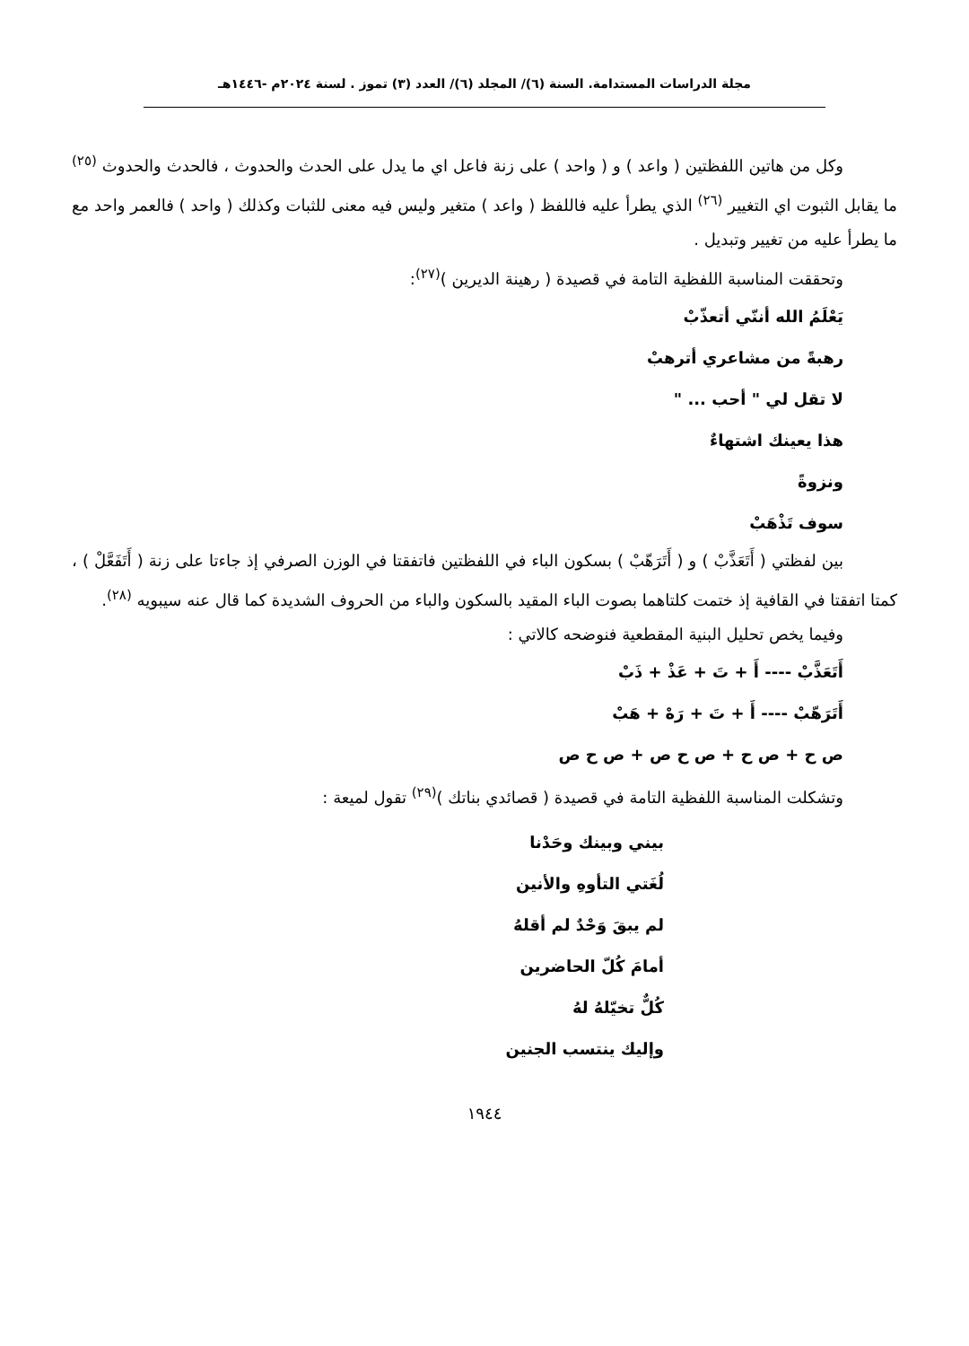مجلة الدراسات المستدامة. السنة (٦)/ المجلد (٦)/ العدد (٣) تموز . لسنة ٢٠٢٤م -١٤٤٦هـ
وكل من هاتين اللفظتين ( واعد ) و ( واحد ) على زنة فاعل اي ما يدل على الحدث والحدوث ، فالحدث والحدوث <sup>(٢٥)</sup> ما يقابل الثبوت اي التغيير <sup>(٢٦)</sup> الذي يطرأ عليه فاللفظ ( واعد ) متغير وليس فيه معنى للثبات وكذلك ( واحد ) فالعمر واحد مع ما يطرأ عليه من تغيير وتبديل .
وتحققت المناسبة اللفظية التامة في قصيدة ( رهينة الديرين )<sup>(٢٧)</sup>:
يَعْلَمُ الله أننّي أتعذّبْ
رهبةً من مشاعري أترهبْ
لا تقل لي " أحب ... "
هذا يعينك اشتهاءٌ
ونزوةً
سوف تَذْهَبْ
بين لفظتي ( أَتَعَذَّبْ ) و ( أَتَرَهّبْ ) بسكون الباء في اللفظتين فاتفقتا في الوزن الصرفي إذ جاءتا على زنة ( أَتَفَعَّلْ ) ، كمتا اتفقتا في القافية إذ ختمت كلتاهما بصوت الباء المقيد بالسكون والباء من الحروف الشديدة كما قال عنه سيبويه <sup>(٢٨)</sup>.
وفيما يخص تحليل البنية المقطعية فنوضحه كالاتي :
أَتَعَذَّبْ ---- أَ + تَ + عَذْ + ذَبْ
أَتَرَهّبْ ---- أَ + تَ + رَهْ + هَبْ
ص ح + ص ح + ص ح ص + ص ح ص
وتشكلت المناسبة اللفظية التامة في قصيدة ( قصائدي بناتك )<sup>(٢٩)</sup> تقول لميعة :
بيني وبينك وحَدْنا
لُغَتي التأوهِ والأنين
لم يبقَ وَحْدٌ لم أقلهُ
أمامَ كُلّ الحاضرين
كُلٌّ تخيّلهُ لهُ
وإليك ينتسب الجنين
١٩٤٤